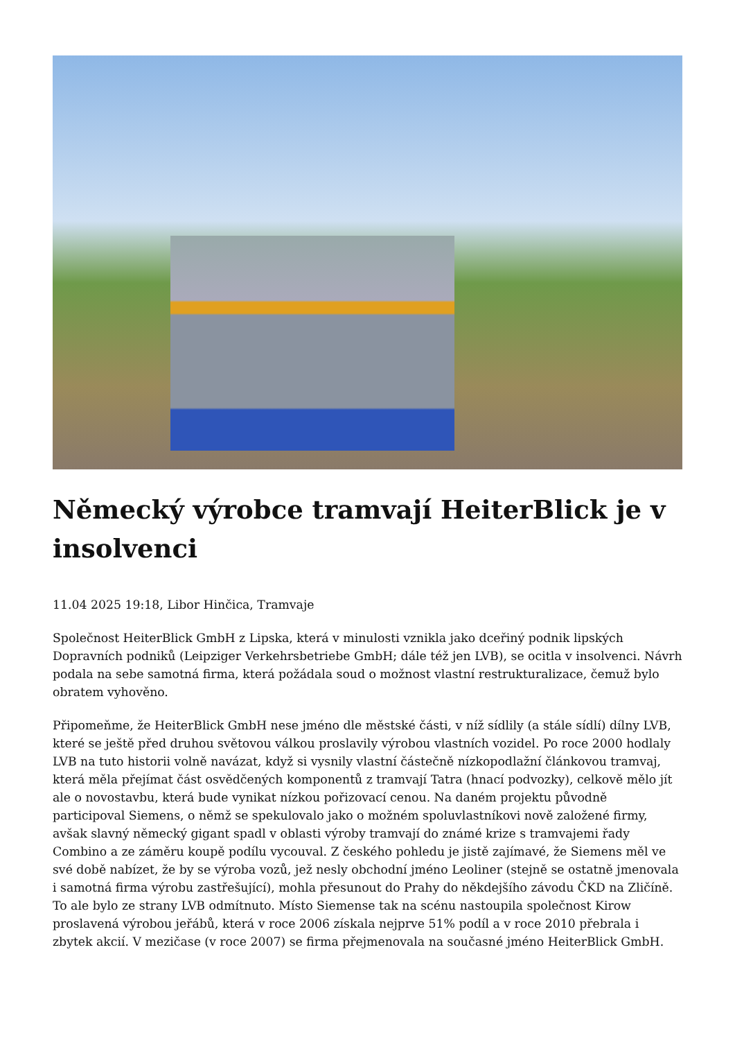Německý výrobce tramvají HeiterBlick je v insolvenci
11.04 2025 19:18, Libor Hinčica, Tramvaje
Společnost HeiterBlick GmbH z Lipska, která v minulosti vznikla jako dceřiný podnik lipských Dopravních podniků (Leipziger Verkehrsbetriebe GmbH; dále též jen LVB), se ocitla v insolvenci. Návrh podala na sebe samotná firma, která požádala soud o možnost vlastní restrukturalizace, čemuž bylo obratem vyhověno.
Připomeňme, že HeiterBlick GmbH nese jméno dle městské části, v níž sídlily (a stále sídlí) dílny LVB, které se ještě před druhou světovou válkou proslavily výrobou vlastních vozidel. Po roce 2000 hodlaly LVB na tuto historii volně navázat, když si vysnily vlastní částečně nízkopodlažní článkovou tramvaj, která měla přejímat část osvědčených komponentů z tramvají Tatra (hnací podvozky), celkově mělo jít ale o novostavbu, která bude vynikat nízkou pořizovací cenou. Na daném projektu původně participoval Siemens, o němž se spekulovalo jako o možném spoluvlastníkovi nově založené firmy, avšak slavný německý gigant spadl v oblasti výroby tramvají do známé krize s tramvajemi řady Combino a ze záměru koupě podílu vycouval. Z českého pohledu je jistě zajímavé, že Siemens měl ve své době nabízet, že by se výroba vozů, jež nesly obchodní jméno Leoliner (stejně se ostatně jmenovala i samotná firma výrobu zastřešující), mohla přesunout do Prahy do někdejšího závodu ČKD na Zličíně. To ale bylo ze strany LVB odmítnuto. Místo Siemense tak na scénu nastoupila společnost Kirow proslavená výrobou jeřábů, která v roce 2006 získala nejprve 51% podíl a v roce 2010 přebrala i zbytek akcií. V mezičase (v roce 2007) se firma přejmenovala na současné jméno HeiterBlick GmbH.